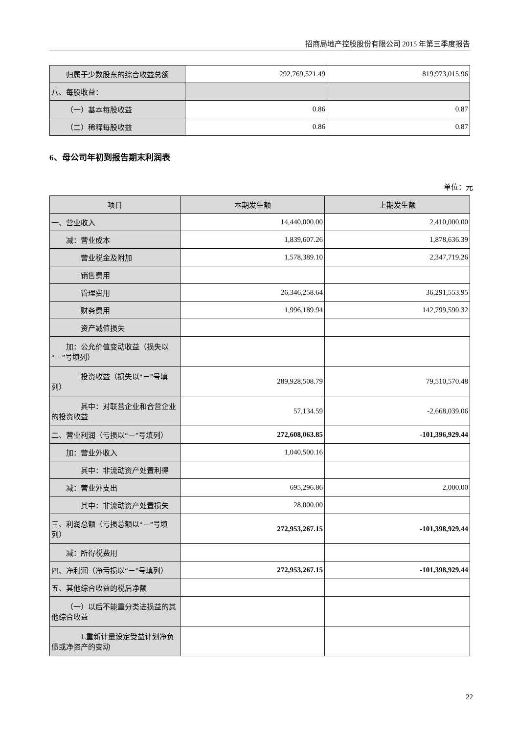招商局地产控股股份有限公司 2015 年第三季度报告
| 归属于少数股东的综合收益总额 | 292,769,521.49 | 819,973,015.96 |
| 八、每股收益： | | |
| （一）基本每股收益 | 0.86 | 0.87 |
| （二）稀释每股收益 | 0.86 | 0.87 |
6、母公司年初到报告期末利润表
单位：元
| 项目 | 本期发生额 | 上期发生额 |
| --- | --- | --- |
| 一、营业收入 | 14,440,000.00 | 2,410,000.00 |
| 减：营业成本 | 1,839,607.26 | 1,878,636.39 |
| 营业税金及附加 | 1,578,389.10 | 2,347,719.26 |
| 销售费用 | | |
| 管理费用 | 26,346,258.64 | 36,291,553.95 |
| 财务费用 | 1,996,189.94 | 142,799,590.32 |
| 资产减值损失 | | |
| 加：公允价值变动收益（损失以“－”号填列） | | |
| 投资收益（损失以“－”号填列） | 289,928,508.79 | 79,510,570.48 |
| 其中：对联营企业和合营企业的投资收益 | 57,134.59 | -2,668,039.06 |
| 二、营业利润（亏损以“－”号填列） | 272,608,063.85 | -101,396,929.44 |
| 加：营业外收入 | 1,040,500.16 | |
| 其中：非流动资产处置利得 | | |
| 减：营业外支出 | 695,296.86 | 2,000.00 |
| 其中：非流动资产处置损失 | 28,000.00 | |
| 三、利润总额（亏损总额以“－”号填列） | 272,953,267.15 | -101,398,929.44 |
| 减：所得税费用 | | |
| 四、净利润（净亏损以“－”号填列） | 272,953,267.15 | -101,398,929.44 |
| 五、其他综合收益的税后净额 | | |
| （一）以后不能重分类进损益的其他综合收益 | | |
| 1.重新计量设定受益计划净负债或净资产的变动 | | |
22